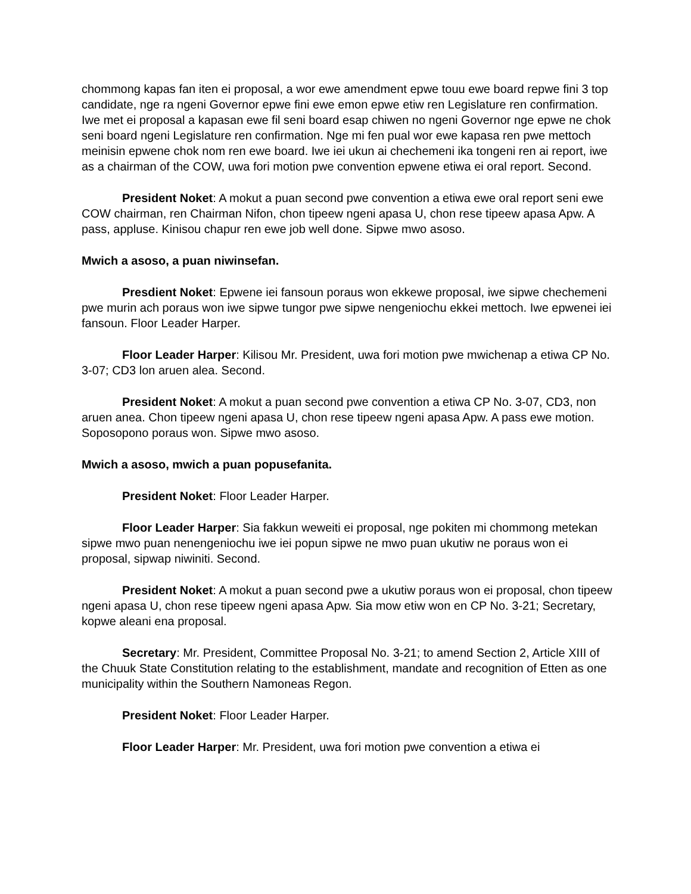chommong kapas fan iten ei proposal, a wor ewe amendment epwe touu ewe board repwe fini 3 top candidate, nge ra ngeni Governor epwe fini ewe emon epwe etiw ren Legislature ren confirmation. Iwe met ei proposal a kapasan ewe fil seni board esap chiwen no ngeni Governor nge epwe ne chok seni board ngeni Legislature ren confirmation. Nge mi fen pual wor ewe kapasa ren pwe mettoch meinisin epwene chok nom ren ewe board. Iwe iei ukun ai chechemeni ika tongeni ren ai report, iwe as a chairman of the COW, uwa fori motion pwe convention epwene etiwa ei oral report. Second.
President Noket: A mokut a puan second pwe convention a etiwa ewe oral report seni ewe COW chairman, ren Chairman Nifon, chon tipeew ngeni apasa U, chon rese tipeew apasa Apw. A pass, appluse. Kinisou chapur ren ewe job well done. Sipwe mwo asoso.
Mwich a asoso, a puan niwinsefan.
Presdient Noket: Epwene iei fansoun poraus won ekkewe proposal, iwe sipwe chechemeni pwe murin ach poraus won iwe sipwe tungor pwe sipwe nengeniochu ekkei mettoch. Iwe epwenei iei fansoun. Floor Leader Harper.
Floor Leader Harper: Kilisou Mr. President, uwa fori motion pwe mwichenap a etiwa CP No. 3-07; CD3 lon aruen alea. Second.
President Noket: A mokut a puan second pwe convention a etiwa CP No. 3-07, CD3, non aruen anea. Chon tipeew ngeni apasa U, chon rese tipeew ngeni apasa Apw. A pass ewe motion. Soposopono poraus won. Sipwe mwo asoso.
Mwich a asoso, mwich a puan popusefanita.
President Noket: Floor Leader Harper.
Floor Leader Harper: Sia fakkun weweiti ei proposal, nge pokiten mi chommong metekan sipwe mwo puan nenengeniochu iwe iei popun sipwe ne mwo puan ukutiw ne poraus won ei proposal, sipwap niwiniti. Second.
President Noket: A mokut a puan second pwe a ukutiw poraus won ei proposal, chon tipeew ngeni apasa U, chon rese tipeew ngeni apasa Apw. Sia mow etiw won en CP No. 3-21; Secretary, kopwe aleani ena proposal.
Secretary: Mr. President, Committee Proposal No. 3-21; to amend Section 2, Article XIII of the Chuuk State Constitution relating to the establishment, mandate and recognition of Etten as one municipality within the Southern Namoneas Regon.
President Noket: Floor Leader Harper.
Floor Leader Harper: Mr. President, uwa fori motion pwe convention a etiwa ei